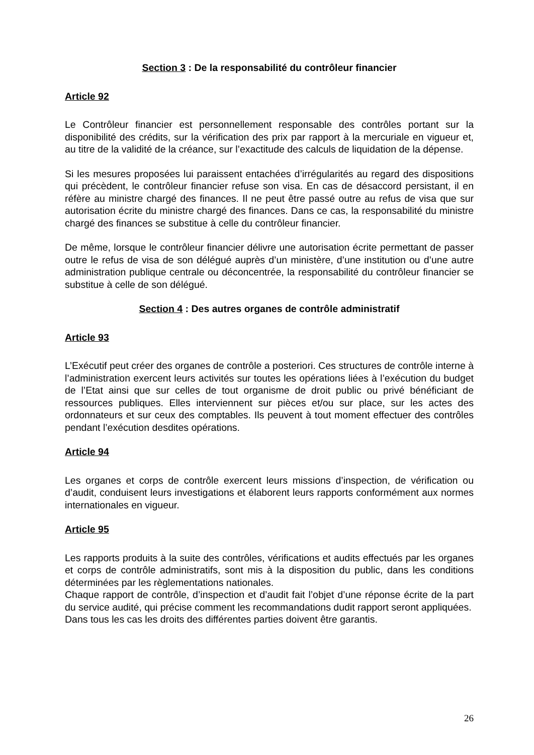Section 3 : De la responsabilité du contrôleur financier
Article 92
Le Contrôleur financier est personnellement responsable des contrôles portant sur la disponibilité des crédits, sur la vérification des prix par rapport à la mercuriale en vigueur et, au titre de la validité de la créance, sur l’exactitude des calculs de liquidation de la dépense.
Si les mesures proposées lui paraissent entachées d’irrégularités au regard des dispositions qui précèdent, le contrôleur financier refuse son visa. En cas de désaccord persistant, il en réfère au ministre chargé des finances. Il ne peut être passé outre au refus de visa que sur autorisation écrite du ministre chargé des finances. Dans ce cas, la responsabilité du ministre chargé des finances se substitue à celle du contrôleur financier.
De même, lorsque le contrôleur financier délivre une autorisation écrite permettant de passer outre le refus de visa de son délégué auprès d’un ministère, d’une institution ou d’une autre administration publique centrale ou déconcentrée, la responsabilité du contrôleur financier se substitue à celle de son délégué.
Section 4 : Des autres organes de contrôle administratif
Article 93
L’Exécutif peut créer des organes de contrôle a posteriori. Ces structures de contrôle interne à l’administration exercent leurs activités sur toutes les opérations liées à l’exécution du budget de l’Etat ainsi que sur celles de tout organisme de droit public ou privé bénéficiant de ressources publiques. Elles interviennent sur pièces et/ou sur place, sur les actes des ordonnateurs et sur ceux des comptables. Ils peuvent à tout moment effectuer des contrôles pendant l’exécution desdites opérations.
Article 94
Les organes et corps de contrôle exercent leurs missions d’inspection, de vérification ou d’audit, conduisent leurs investigations et élaborent leurs rapports conformément aux normes internationales en vigueur.
Article 95
Les rapports produits à la suite des contrôles, vérifications et audits effectués par les organes et corps de contrôle administratifs, sont mis à la disposition du public, dans les conditions déterminées par les règlementations nationales.
Chaque rapport de contrôle, d’inspection et d’audit fait l’objet d’une réponse écrite de la part du service audité, qui précise comment les recommandations dudit rapport seront appliquées.
Dans tous les cas les droits des différentes parties doivent être garantis.
26